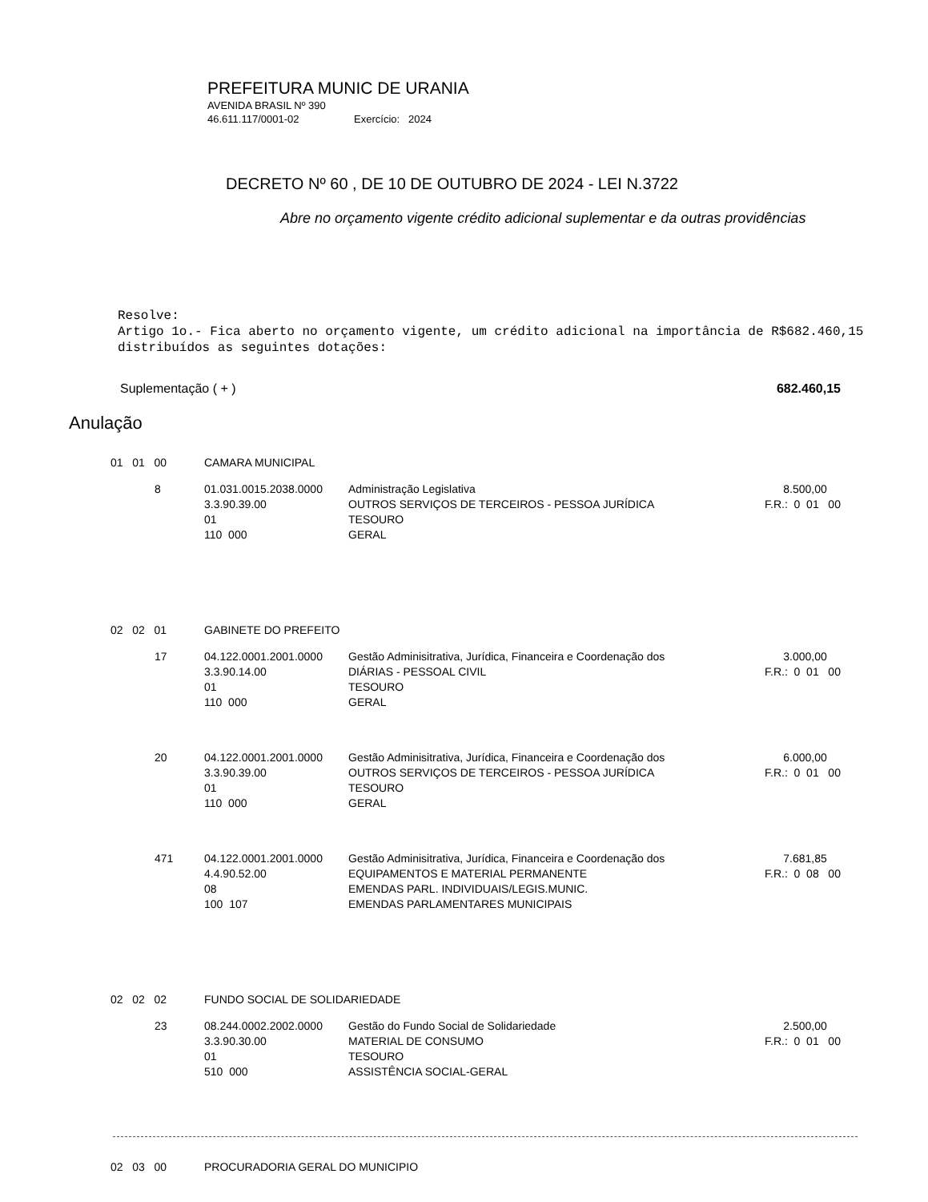PREFEITURA MUNIC DE URANIA
AVENIDA BRASIL Nº 390
46.611.117/0001-02 Exercício: 2024
DECRETO Nº 60 , DE 10 DE OUTUBRO DE 2024 - LEI N.3722
Abre no orçamento vigente crédito adicional suplementar e da outras providências
Resolve:
Artigo 1o.- Fica aberto no orçamento vigente, um crédito adicional na importância de R$682.460,15 distribuídos as seguintes dotações:
Suplementação ( + ) 682.460,15
Anulação
| 01 01 00 | CAMARA MUNICIPAL | | |
| 8 | 01.031.0015.2038.0000 3.3.90.39.00 01 110 000 | Administração Legislativa OUTROS SERVIÇOS DE TERCEIROS - PESSOA JURÍDICA TESOURO GERAL | 8.500,00 F.R.: 0 01 00 |
| 02 02 01 | GABINETE DO PREFEITO | | |
| 17 | 04.122.0001.2001.0000 3.3.90.14.00 01 110 000 | Gestão Adminisitrativa, Jurídica, Financeira e Coordenação dos DIÁRIAS - PESSOAL CIVIL TESOURO GERAL | 3.000,00 F.R.: 0 01 00 |
| 20 | 04.122.0001.2001.0000 3.3.90.39.00 01 110 000 | Gestão Adminisitrativa, Jurídica, Financeira e Coordenação dos OUTROS SERVIÇOS DE TERCEIROS - PESSOA JURÍDICA TESOURO GERAL | 6.000,00 F.R.: 0 01 00 |
| 471 | 04.122.0001.2001.0000 4.4.90.52.00 08 100 107 | Gestão Adminisitrativa, Jurídica, Financeira e Coordenação dos EQUIPAMENTOS E MATERIAL PERMANENTE EMENDAS PARL. INDIVIDUAIS/LEGIS.MUNIC. EMENDAS PARLAMENTARES MUNICIPAIS | 7.681,85 F.R.: 0 08 00 |
| 02 02 02 | FUNDO SOCIAL DE SOLIDARIEDADE | | |
| 23 | 08.244.0002.2002.0000 3.3.90.30.00 01 510 000 | Gestão do Fundo Social de Solidariedade MATERIAL DE CONSUMO TESOURO ASSISTÊNCIA SOCIAL-GERAL | 2.500,00 F.R.: 0 01 00 |
| 02 03 00 | PROCURADORIA GERAL DO MUNICIPIO | | |